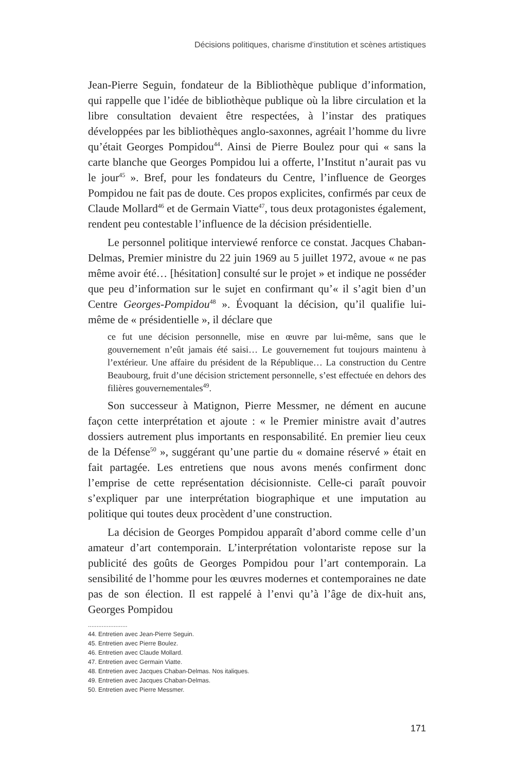Décisions politiques, charisme d’institution et scènes artistiques
Jean-Pierre Seguin, fondateur de la Bibliothèque publique d’information, qui rappelle que l’idée de bibliothèque publique où la libre circulation et la libre consultation devaient être respectées, à l’instar des pratiques développées par les bibliothèques anglo-saxonnes, agréait l’homme du livre qu’était Georges Pompidou<sup>44</sup>. Ainsi de Pierre Boulez pour qui « sans la carte blanche que Georges Pompidou lui a offerte, l’Institut n’aurait pas vu le jour<sup>45</sup> ». Bref, pour les fondateurs du Centre, l’influence de Georges Pompidou ne fait pas de doute. Ces propos explicites, confirmés par ceux de Claude Mollard<sup>46</sup> et de Germain Viatte<sup>47</sup>, tous deux protagonistes également, rendent peu contestable l’influence de la décision présidentielle.
Le personnel politique interviewé renforce ce constat. Jacques Chaban-Delmas, Premier ministre du 22 juin 1969 au 5 juillet 1972, avoue « ne pas même avoir été… [hésitation] consulté sur le projet » et indique ne posséder que peu d’information sur le sujet en confirmant qu’« il s’agit bien d’un Centre Georges-Pompidou<sup>48</sup> ». Évoquant la décision, qu’il qualifie lui-même de « présidentielle », il déclare que
ce fut une décision personnelle, mise en œuvre par lui-même, sans que le gouvernement n’eût jamais été saisi… Le gouvernement fut toujours maintenu à l’extérieur. Une affaire du président de la République… La construction du Centre Beaubourg, fruit d’une décision strictement personnelle, s’est effectuée en dehors des filières gouvernementales<sup>49</sup>.
Son successeur à Matignon, Pierre Messmer, ne dément en aucune façon cette interprétation et ajoute : « le Premier ministre avait d’autres dossiers autrement plus importants en responsabilité. En premier lieu ceux de la Défense<sup>50</sup> », suggérant qu’une partie du « domaine réservé » était en fait partagée. Les entretiens que nous avons menés confirment donc l’emprise de cette représentation décisionniste. Celle-ci paraît pouvoir s’expliquer par une interprétation biographique et une imputation au politique qui toutes deux procèdent d’une construction.
La décision de Georges Pompidou apparaît d’abord comme celle d’un amateur d’art contemporain. L’interprétation volontariste repose sur la publicité des goûts de Georges Pompidou pour l’art contemporain. La sensibilité de l’homme pour les œuvres modernes et contemporaines ne date pas de son élection. Il est rappelé à l’envi qu’à l’âge de dix-huit ans, Georges Pompidou
.......................
44. Entretien avec Jean-Pierre Seguin.
45. Entretien avec Pierre Boulez.
46. Entretien avec Claude Mollard.
47. Entretien avec Germain Viatte.
48. Entretien avec Jacques Chaban-Delmas. Nos italiques.
49. Entretien avec Jacques Chaban-Delmas.
50. Entretien avec Pierre Messmer.
171